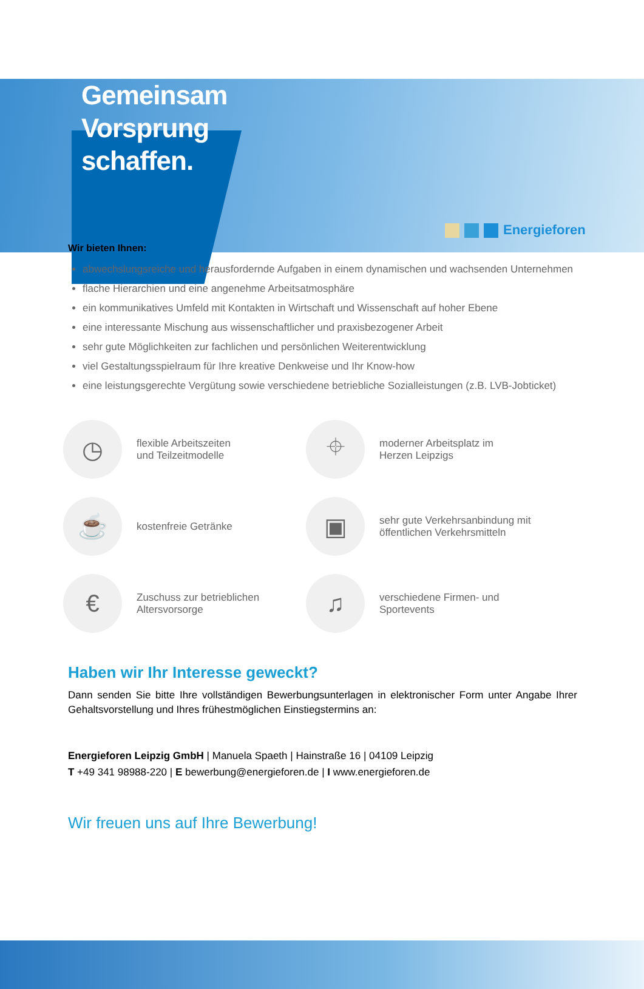Energieforen
Gemeinsam
Vorsprung
schaffen.
Wir bieten Ihnen:
abwechslungsreiche und herausfordernde Aufgaben in einem dynamischen und wachsenden Unternehmen
flache Hierarchien und eine angenehme Arbeitsatmosphäre
ein kommunikatives Umfeld mit Kontakten in Wirtschaft und Wissenschaft auf hoher Ebene
eine interessante Mischung aus wissenschaftlicher und praxisbezogener Arbeit
sehr gute Möglichkeiten zur fachlichen und persönlichen Weiterentwicklung
viel Gestaltungsspielraum für Ihre kreative Denkweise und Ihr Know-how
eine leistungsgerechte Vergütung sowie verschiedene betriebliche Sozialleistungen (z.B. LVB-Jobticket)
◷
flexible Arbeitszeiten
und Teilzeitmodelle
⌖
moderner Arbeitsplatz im
Herzen Leipzigs
☕
kostenfreie Getränke
▣
sehr gute Verkehrsanbindung mit
öffentlichen Verkehrsmitteln
€
Zuschuss zur betrieblichen
Altersvorsorge
♫
verschiedene Firmen- und
Sportevents
Haben wir Ihr Interesse geweckt?
Dann senden Sie bitte Ihre vollständigen Bewerbungsunterlagen in elektronischer Form unter Angabe Ihrer Gehaltsvorstellung und Ihres frühestmöglichen Einstiegstermins an:
Energieforen Leipzig GmbH | Manuela Spaeth | Hainstraße 16 | 04109 Leipzig
T +49 341 98988-220 | E bewerbung@energieforen.de | I www.energieforen.de
Wir freuen uns auf Ihre Bewerbung!